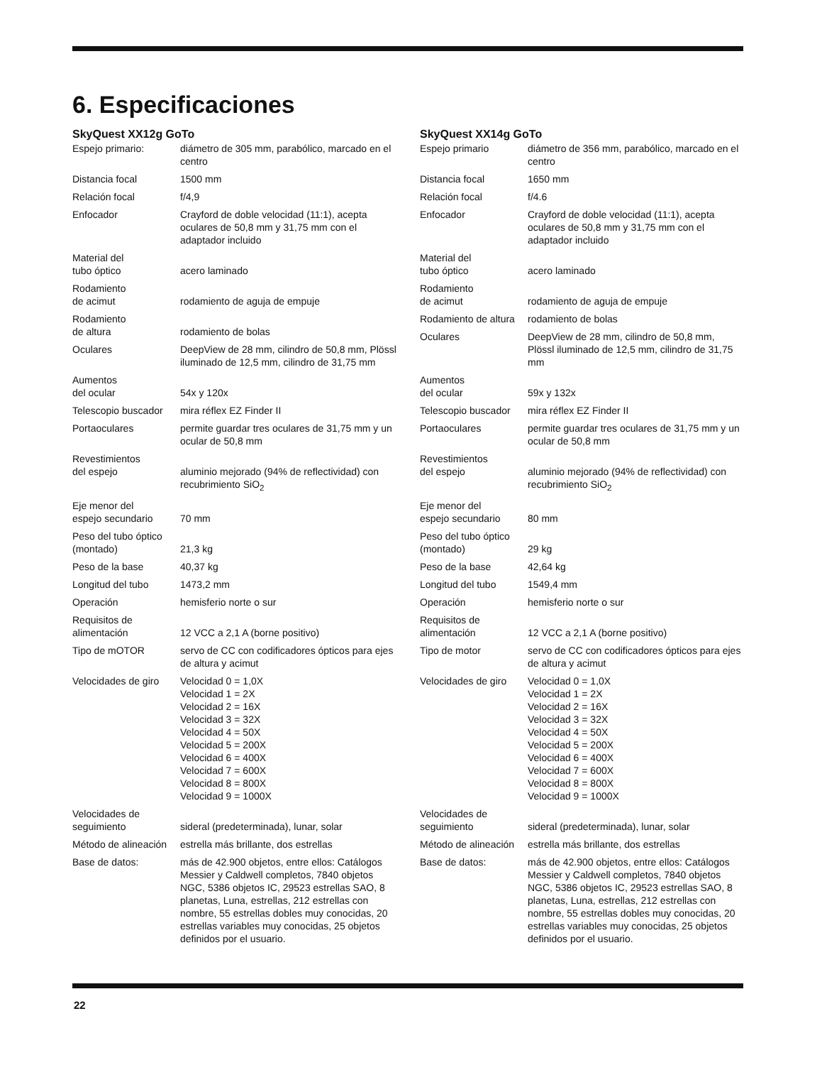6. Especificaciones
SkyQuest XX12g GoTo
| Espejo primario: | diámetro de 305 mm, parabólico, marcado en el centro |
| Distancia focal | 1500 mm |
| Relación focal | f/4,9 |
| Enfocador | Crayford de doble velocidad (11:1), acepta oculares de 50,8 mm y 31,75 mm con el adaptador incluido |
| Material del tubo óptico | acero laminado |
| Rodamiento de acimut | rodamiento de aguja de empuje |
| Rodamiento de altura | rodamiento de bolas |
| Oculares | DeepView de 28 mm, cilindro de 50,8 mm, Plössl iluminado de 12,5 mm, cilindro de 31,75 mm |
| Aumentos del ocular | 54x y 120x |
| Telescopio buscador | mira réflex EZ Finder II |
| Portaoculares | permite guardar tres oculares de 31,75 mm y un ocular de 50,8 mm |
| Revestimientos del espejo | aluminio mejorado (94% de reflectividad) con recubrimiento SiO<sub>2</sub> |
| Eje menor del espejo secundario | 70 mm |
| Peso del tubo óptico (montado) | 21,3 kg |
| Peso de la base | 40,37 kg |
| Longitud del tubo | 1473,2 mm |
| Operación | hemisferio norte o sur |
| Requisitos de alimentación | 12 VCC a 2,1 A (borne positivo) |
| Tipo de mOTOR | servo de CC con codificadores ópticos para ejes de altura y acimut |
| Velocidades de giro | Velocidad 0 = 1,0X Velocidad 1 = 2X Velocidad 2 = 16X Velocidad 3 = 32X Velocidad 4 = 50X Velocidad 5 = 200X Velocidad 6 = 400X Velocidad 7 = 600X Velocidad 8 = 800X Velocidad 9 = 1000X |
| Velocidades de seguimiento | sideral (predeterminada), lunar, solar |
| Método de alineación | estrella más brillante, dos estrellas |
| Base de datos: | más de 42.900 objetos, entre ellos: Catálogos Messier y Caldwell completos, 7840 objetos NGC, 5386 objetos IC, 29523 estrellas SAO, 8 planetas, Luna, estrellas, 212 estrellas con nombre, 55 estrellas dobles muy conocidas, 20 estrellas variables muy conocidas, 25 objetos definidos por el usuario. |
SkyQuest XX14g GoTo
| Espejo primario | diámetro de 356 mm, parabólico, marcado en el centro |
| Distancia focal | 1650 mm |
| Relación focal | f/4.6 |
| Enfocador | Crayford de doble velocidad (11:1), acepta oculares de 50,8 mm y 31,75 mm con el adaptador incluido |
| Material del tubo óptico | acero laminado |
| Rodamiento de acimut | rodamiento de aguja de empuje |
| Rodamiento de altura | rodamiento de bolas |
| Oculares | DeepView de 28 mm, cilindro de 50,8 mm, Plössl iluminado de 12,5 mm, cilindro de 31,75 mm |
| Aumentos del ocular | 59x y 132x |
| Telescopio buscador | mira réflex EZ Finder II |
| Portaoculares | permite guardar tres oculares de 31,75 mm y un ocular de 50,8 mm |
| Revestimientos del espejo | aluminio mejorado (94% de reflectividad) con recubrimiento SiO<sub>2</sub> |
| Eje menor del espejo secundario | 80 mm |
| Peso del tubo óptico (montado) | 29 kg |
| Peso de la base | 42,64 kg |
| Longitud del tubo | 1549,4 mm |
| Operación | hemisferio norte o sur |
| Requisitos de alimentación | 12 VCC a 2,1 A (borne positivo) |
| Tipo de motor | servo de CC con codificadores ópticos para ejes de altura y acimut |
| Velocidades de giro | Velocidad 0 = 1,0X Velocidad 1 = 2X Velocidad 2 = 16X Velocidad 3 = 32X Velocidad 4 = 50X Velocidad 5 = 200X Velocidad 6 = 400X Velocidad 7 = 600X Velocidad 8 = 800X Velocidad 9 = 1000X |
| Velocidades de seguimiento | sideral (predeterminada), lunar, solar |
| Método de alineación | estrella más brillante, dos estrellas |
| Base de datos: | más de 42.900 objetos, entre ellos: Catálogos Messier y Caldwell completos, 7840 objetos NGC, 5386 objetos IC, 29523 estrellas SAO, 8 planetas, Luna, estrellas, 212 estrellas con nombre, 55 estrellas dobles muy conocidas, 20 estrellas variables muy conocidas, 25 objetos definidos por el usuario. |
22